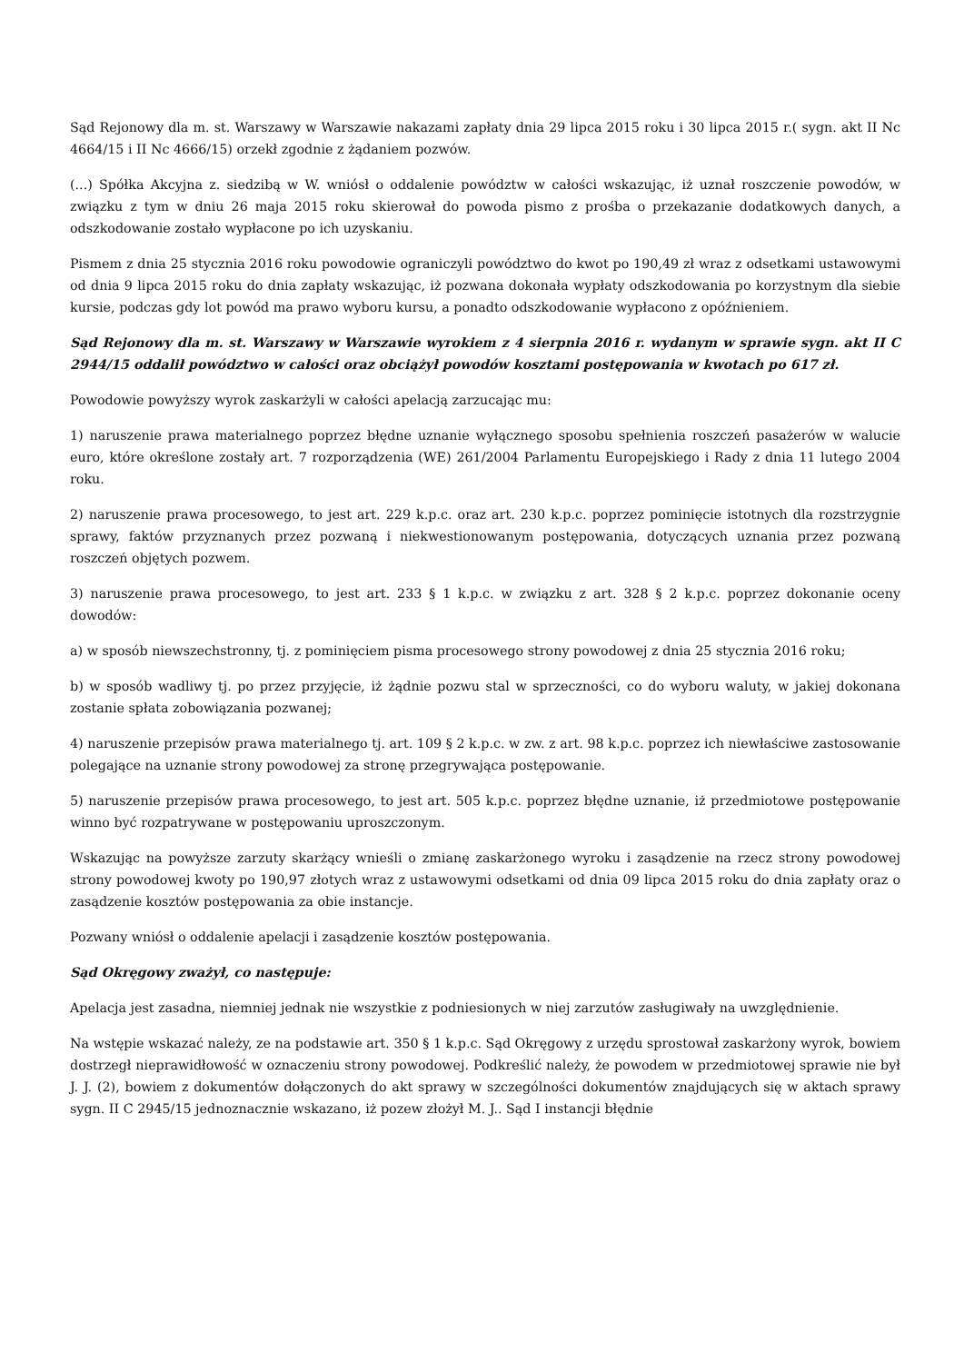Sąd Rejonowy dla m. st. Warszawy w Warszawie nakazami zapłaty dnia 29 lipca 2015 roku i 30 lipca 2015 r.( sygn. akt II Nc 4664/15 i II Nc 4666/15) orzekł zgodnie z żądaniem pozwów.
(...) Spółka Akcyjna z. siedzibą w W. wniósł o oddalenie powództw w całości wskazując, iż uznał roszczenie powodów, w związku z tym w dniu 26 maja 2015 roku skierował do powoda pismo z prośba o przekazanie dodatkowych danych, a odszkodowanie zostało wypłacone po ich uzyskaniu.
Pismem z dnia 25 stycznia 2016 roku powodowie ograniczyli powództwo do kwot po 190,49 zł wraz z odsetkami ustawowymi od dnia 9 lipca 2015 roku do dnia zapłaty wskazując, iż pozwana dokonała wypłaty odszkodowania po korzystnym dla siebie kursie, podczas gdy lot powód ma prawo wyboru kursu, a ponadto odszkodowanie wypłacono z opóźnieniem.
Sąd Rejonowy dla m. st. Warszawy w Warszawie wyrokiem z 4 sierpnia 2016 r. wydanym w sprawie sygn. akt II C 2944/15 oddalił powództwo w całości oraz obciążył powodów kosztami postępowania w kwotach po 617 zł.
Powodowie powyższy wyrok zaskarżyli w całości apelacją zarzucając mu:
1) naruszenie prawa materialnego poprzez błędne uznanie wyłącznego sposobu spełnienia roszczeń pasażerów w walucie euro, które określone zostały art. 7 rozporządzenia (WE) 261/2004 Parlamentu Europejskiego i Rady z dnia 11 lutego 2004 roku.
2) naruszenie prawa procesowego, to jest art. 229 k.p.c. oraz art. 230 k.p.c. poprzez pominięcie istotnych dla rozstrzygnie sprawy, faktów przyznanych przez pozwaną i niekwestionowanym postępowania, dotyczących uznania przez pozwaną roszczeń objętych pozwem.
3) naruszenie prawa procesowego, to jest art. 233 § 1 k.p.c. w związku z art. 328 § 2 k.p.c. poprzez dokonanie oceny dowodów:
a) w sposób niewszechstronny, tj. z pominięciem pisma procesowego strony powodowej z dnia 25 stycznia 2016 roku;
b) w sposób wadliwy tj. po przez przyjęcie, iż żądnie pozwu stal w sprzeczności, co do wyboru waluty, w jakiej dokonana zostanie spłata zobowiązania pozwanej;
4) naruszenie przepisów prawa materialnego tj. art. 109 § 2 k.p.c. w zw. z art. 98 k.p.c. poprzez ich niewłaściwe zastosowanie polegające na uznanie strony powodowej za stronę przegrywająca postępowanie.
5) naruszenie przepisów prawa procesowego, to jest art. 505 k.p.c. poprzez błędne uznanie, iż przedmiotowe postępowanie winno być rozpatrywane w postępowaniu uproszczonym.
Wskazując na powyższe zarzuty skarżący wnieśli o zmianę zaskarżonego wyroku i zasądzenie na rzecz strony powodowej strony powodowej kwoty po 190,97 złotych wraz z ustawowymi odsetkami od dnia 09 lipca 2015 roku do dnia zapłaty oraz o zasądzenie kosztów postępowania za obie instancje.
Pozwany wniósł o oddalenie apelacji i zasądzenie kosztów postępowania.
Sąd Okręgowy zważył, co następuje:
Apelacja jest zasadna, niemniej jednak nie wszystkie z podniesionych w niej zarzutów zasługiwały na uwzględnienie.
Na wstępie wskazać należy, ze na podstawie art. 350 § 1 k.p.c. Sąd Okręgowy z urzędu sprostował zaskarżony wyrok, bowiem dostrzegł nieprawidłowość w oznaczeniu strony powodowej. Podkreślić należy, że powodem w przedmiotowej sprawie nie był J. J. (2), bowiem z dokumentów dołączonych do akt sprawy w szczególności dokumentów znajdujących się w aktach sprawy sygn. II C 2945/15 jednoznacznie wskazano, iż pozew złożył M. J.. Sąd I instancji błędnie